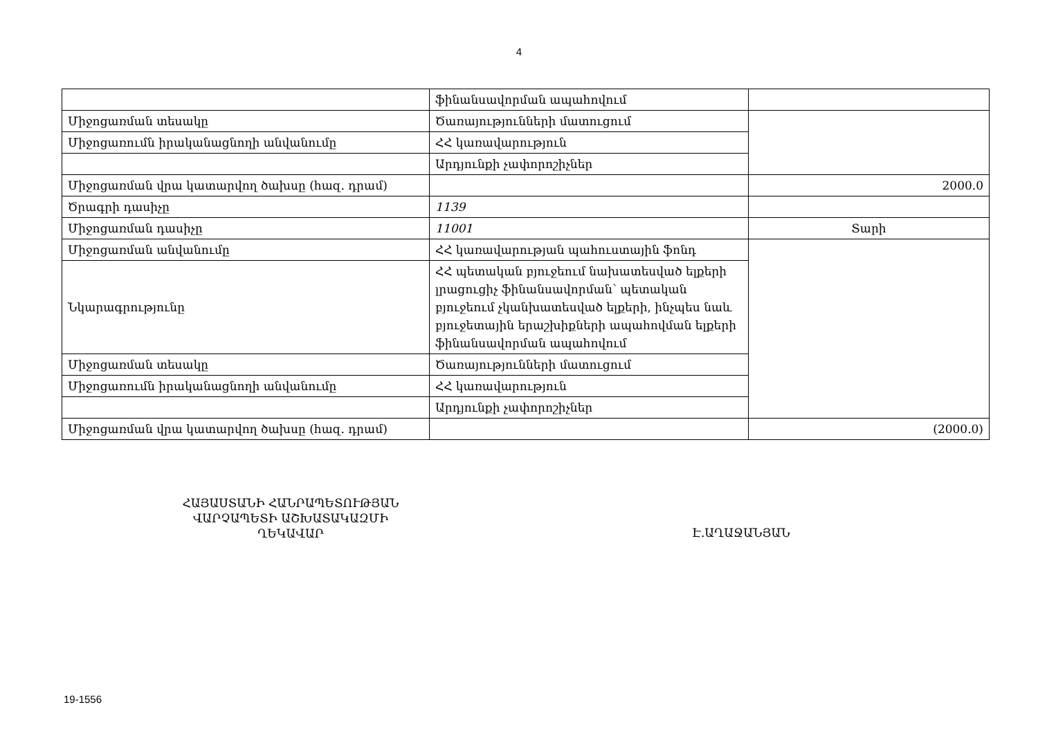4
| | ֆինանսավորման ապահովում | |
| Միջոցառման տեսակը | Ծառայությունների մատուցում | |
| Միջոցառումն իրականացնողի անվանումը | ՀՀ կառավարություն | |
| | Արդյունքի չափորոշիչներ | |
| Միջոցառման վրա կատարվող ծախսը (հազ. դրամ) | | 2000.0 |
| Ծրագրի դասիչը | 1139 | |
| Միջոցառման դասիչը | 11001 | Տարի |
| Միջոցառման անվանումը | ՀՀ կառավարության պահուստային ֆոնդ | |
| Նկարագրությունը | ՀՀ պետական բյուջեում նախատեսված ելքերի լրացուցիչ ֆինանսավորման՝ պետական բյուջեում չկանխատեսված ելքերի, ինչպես նաև բյուջետային երաշխիքների ապահովման ելքերի ֆինանսավորման ապահովում | |
| Միջոցառման տեսակը | Ծառայությունների մատուցում | |
| Միջոցառումն իրականացնողի անվանումը | ՀՀ կառավարություն | |
| | Արդյունքի չափորոշիչներ | |
| Միջոցառման վրա կատարվող ծախսը (հազ. դրամ) | | (2000.0) |
ՀԱՅԱՍՏԱՆԻ ՀԱՆՐԱՊԵՏՈՒԹՅԱՆ
ՎԱՐՉԱՊԵՏԻ ԱՇԽԱՏԱԿԱԶՄԻ
ՂԵԿԱՎԱՐ
Է.ԱՂԱՋԱՆՅԱՆ
19-1556